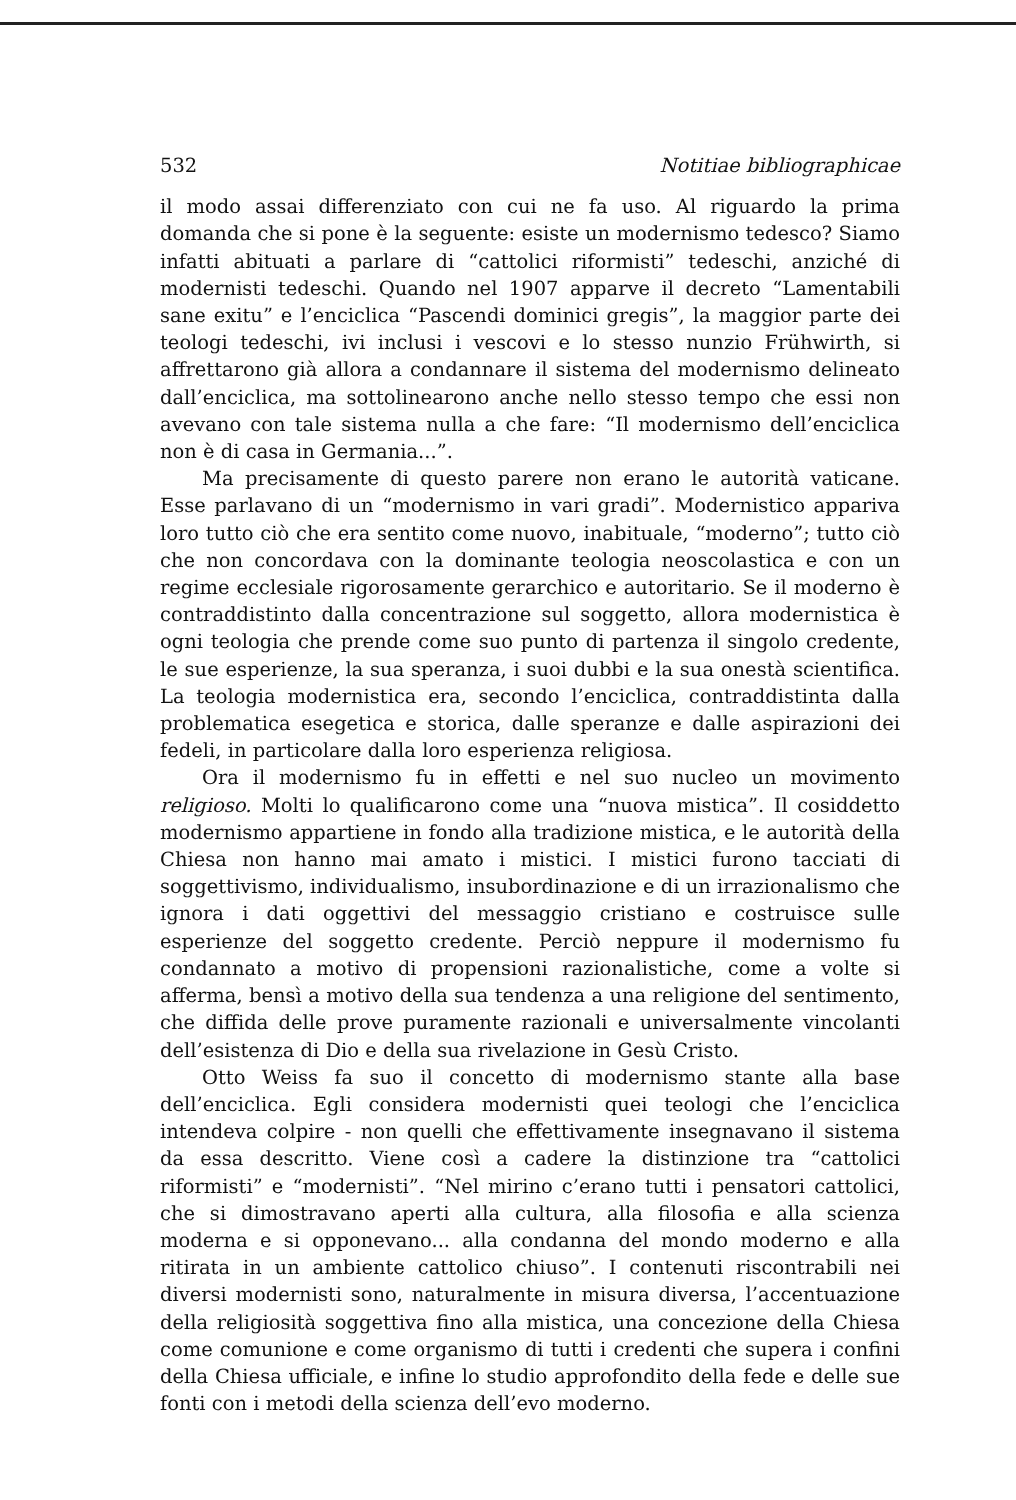532 Notitiae bibliographicae
il modo assai differenziato con cui ne fa uso. Al riguardo la prima domanda che si pone è la seguente: esiste un modernismo tedesco? Siamo infatti abituati a parlare di “cattolici riformisti” tedeschi, anziché di modernisti tedeschi. Quando nel 1907 apparve il decreto “Lamentabili sane exitu” e l’enciclica “Pascendi dominici gregis”, la maggior parte dei teologi tedeschi, ivi inclusi i vescovi e lo stesso nunzio Frühwirth, si affrettarono già allora a condannare il sistema del modernismo delineato dall’enciclica, ma sottolinearono anche nello stesso tempo che essi non avevano con tale sistema nulla a che fare: “Il modernismo dell’enciclica non è di casa in Germania...”.
Ma precisamente di questo parere non erano le autorità vaticane. Esse parlavano di un “modernismo in vari gradi”. Modernistico appariva loro tutto ciò che era sentito come nuovo, inabituale, “moderno”; tutto ciò che non concordava con la dominante teologia neoscolastica e con un regime ecclesiale rigorosamente gerarchico e autoritario. Se il moderno è contraddistinto dalla concentrazione sul soggetto, allora modernistica è ogni teologia che prende come suo punto di partenza il singolo credente, le sue esperienze, la sua speranza, i suoi dubbi e la sua onestà scientifica. La teologia modernistica era, secondo l’enciclica, contraddistinta dalla problematica esegetica e storica, dalle speranze e dalle aspirazioni dei fedeli, in particolare dalla loro esperienza religiosa.
Ora il modernismo fu in effetti e nel suo nucleo un movimento religioso. Molti lo qualificarono come una “nuova mistica”. Il cosiddetto modernismo appartiene in fondo alla tradizione mistica, e le autorità della Chiesa non hanno mai amato i mistici. I mistici furono tacciati di soggettivismo, individualismo, insubordinazione e di un irrazionalismo che ignora i dati oggettivi del messaggio cristiano e costruisce sulle esperienze del soggetto credente. Perciò neppure il modernismo fu condannato a motivo di propensioni razionalistiche, come a volte si afferma, bensì a motivo della sua tendenza a una religione del sentimento, che diffida delle prove puramente razionali e universalmente vincolanti dell’esistenza di Dio e della sua rivelazione in Gesù Cristo.
Otto Weiss fa suo il concetto di modernismo stante alla base dell’enciclica. Egli considera modernisti quei teologi che l’enciclica intendeva colpire - non quelli che effettivamente insegnavano il sistema da essa descritto. Viene così a cadere la distinzione tra “cattolici riformisti” e “modernisti”. “Nel mirino c’erano tutti i pensatori cattolici, che si dimostravano aperti alla cultura, alla filosofia e alla scienza moderna e si opponevano... alla condanna del mondo moderno e alla ritirata in un ambiente cattolico chiuso”. I contenuti riscontrabili nei diversi modernisti sono, naturalmente in misura diversa, l’accentuazione della religiosità soggettiva fino alla mistica, una concezione della Chiesa come comunione e come organismo di tutti i credenti che supera i confini della Chiesa ufficiale, e infine lo studio approfondito della fede e delle sue fonti con i metodi della scienza dell’evo moderno.